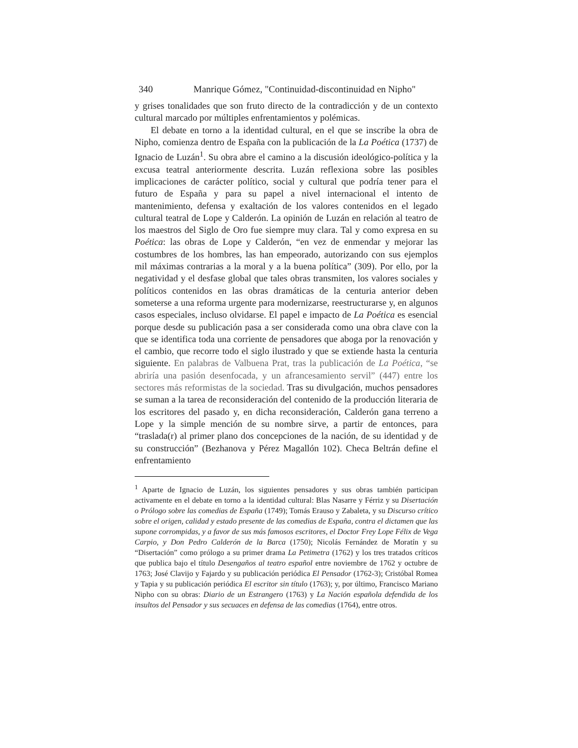340 Manrique Gómez, "Continuidad-discontinuidad en Nipho"
y grises tonalidades que son fruto directo de la contradicción y de un contexto cultural marcado por múltiples enfrentamientos y polémicas.
El debate en torno a la identidad cultural, en el que se inscribe la obra de Nipho, comienza dentro de España con la publicación de la La Poética (1737) de Ignacio de Luzán<sup>1</sup>. Su obra abre el camino a la discusión ideológico-política y la excusa teatral anteriormente descrita. Luzán reflexiona sobre las posibles implicaciones de carácter político, social y cultural que podría tener para el futuro de España y para su papel a nivel internacional el intento de mantenimiento, defensa y exaltación de los valores contenidos en el legado cultural teatral de Lope y Calderón. La opinión de Luzán en relación al teatro de los maestros del Siglo de Oro fue siempre muy clara. Tal y como expresa en su Poética: las obras de Lope y Calderón, “en vez de enmendar y mejorar las costumbres de los hombres, las han empeorado, autorizando con sus ejemplos mil máximas contrarias a la moral y a la buena política” (309). Por ello, por la negatividad y el desfase global que tales obras transmiten, los valores sociales y políticos contenidos en las obras dramáticas de la centuria anterior deben someterse a una reforma urgente para modernizarse, reestructurarse y, en algunos casos especiales, incluso olvidarse. El papel e impacto de La Poética es esencial porque desde su publicación pasa a ser considerada como una obra clave con la que se identifica toda una corriente de pensadores que aboga por la renovación y el cambio, que recorre todo el siglo ilustrado y que se extiende hasta la centuria siguiente. En palabras de Valbuena Prat, tras la publicación de La Poética, “se abriría una pasión desenfocada, y un afrancesamiento servil” (447) entre los sectores más reformistas de la sociedad. Tras su divulgación, muchos pensadores se suman a la tarea de reconsideración del contenido de la producción literaria de los escritores del pasado y, en dicha reconsideración, Calderón gana terreno a Lope y la simple mención de su nombre sirve, a partir de entonces, para “traslada(r) al primer plano dos concepciones de la nación, de su identidad y de su construcción” (Bezhanova y Pérez Magallón 102). Checa Beltrán define el enfrentamiento
<sup>1</sup> Aparte de Ignacio de Luzán, los siguientes pensadores y sus obras también participan activamente en el debate en torno a la identidad cultural: Blas Nasarre y Férriz y su Disertación o Prólogo sobre las comedias de España (1749); Tomás Erauso y Zabaleta, y su Discurso crítico sobre el origen, calidad y estado presente de las comedias de España, contra el dictamen que las supone corrompidas, y a favor de sus más famosos escritores, el Doctor Frey Lope Félix de Vega Carpio, y Don Pedro Calderón de la Barca (1750); Nicolás Fernández de Moratín y su “Disertación” como prólogo a su primer drama La Petimetra (1762) y los tres tratados críticos que publica bajo el título Desengaños al teatro español entre noviembre de 1762 y octubre de 1763; José Clavijo y Fajardo y su publicación periódica El Pensador (1762-3); Cristóbal Romea y Tapia y su publicación periódica El escritor sin título (1763); y, por último, Francisco Mariano Nipho con su obras: Diario de un Estrangero (1763) y La Nación española defendida de los insultos del Pensador y sus secuaces en defensa de las comedias (1764), entre otros.